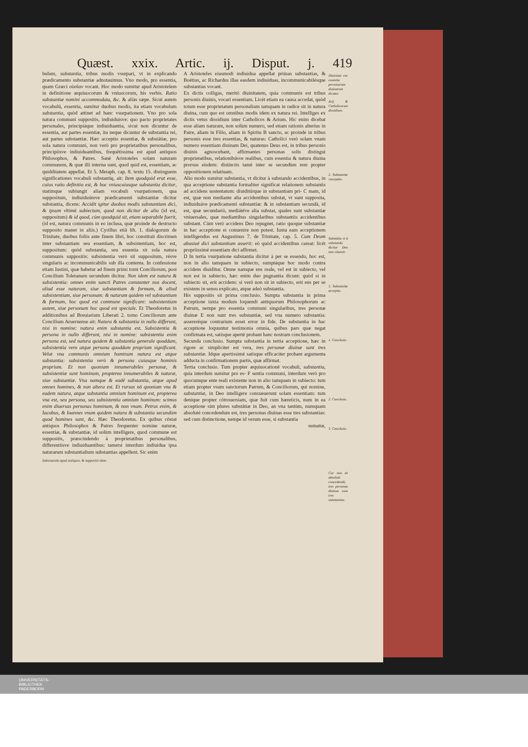Quæst. xxix. Artic. ij. Disput. j. 419
bulum, substantia, tribus modis vsurpari, vt in explicando prædicamento substantiæ adnotauimus. Vno modo, pro essentia, quam Græci οὐσίαν vocant. Hoc modo sumitur apud Aristotelem in definitione æquiuocorum & vniuocorum, his verbis. Ratio substantiæ nomini accommodata, &c. & aliàs sæpe. Sicut autem vocabulū, essentia, sumitur duobus modis, ita etiam vocabulum substantia, quòd attinet ad hanc vsurpationem. Vno pro sola natura communi suppositis, indiuiduisve: quo pacto proprietates personales, principiáque indiuiduantia, sicut non dicuntur de essentia, aut partes essentiæ, ita neque dicuntur de substantia rei, aut partes substantiæ. Hæc acceptio essentiæ, & substātiæ, pro sola natura communi, non verò pro proprietatibus personalibus, principiisve indiuiduantibus, frequētissima est apud antiquos Philosophos, & Patres. Sanè Aristoteles solam naturam communem, & quæ illi interna sunt, quod quid est, essentiam, ac quidditatem appellat. Et 5. Metaph. cap. 8. textu 15. distinguens significationes vocabuli substantię, ait: Item quodquid erat esse, cuius ratio definitio est, & hoc vniuscuiusque substantia dicitur, statimque subiungit aliam vocabuli vsurpationem, qua suppositum, indiuiduúmve prædicamenti substantiæ dicitur substantia, dicens: Accidit igitur duobus modis substantiam dici, & ipsum vltimū subiectum, quod non dicitur de alio (id est, suppositum) & id quod, cùm quodquid sit, etiam separabile fuerit, (id est, natura communis in eo inclusa, quæ proinde de destructo supposito manet in aliis.) Cyrillus etiā lib. 1. dialogorum de Trinitate, duobus foliis ante finem libri, hoc constituit discrimen inter substantiam seu essentiam, & subsistentiam, hoc est, suppositum: quòd substantia, seu essentia sit sola natura communis suppositis: subsistentia verò sit suppositum, résve singularis ac incommunicabilis sub illa contenta. In confessione etiam Iustini, quæ habetur ad finem primi tomi Conciliorum, post Concilium Toletanum secundum dicitur. Non idem est natura & subsistentia: omnes enim sancti Patres constanter nos docent, aliud esse naturam, siue substantiam & formam, & aliud subsistentiam, siue personam: & naturam quidem vel substantiam & formam, hoc quod est commune significare: subsistentiam autem, siue personam hoc quod est speciale. Et Theodoretus in additionibus ad Breuiarium Liberati 2. tomo Conciliorum ante Concilium Aruernense ait: Natura & substantia in nullo differunt, nisi in nomine: natura enim substantia est. Subsistentia & persona in nullo differunt, nisi in nomine: subsistentia enim persona est, sed natura quidem & substantia generale quoddam, subsistentia vero atque persona quoddam proprium significant. Velut vna communis omnium hominum natura est atque substantia: subsistentia verò & persona cuiusque hominis proprium. Et non quoniam innumerabiles personæ, & subsistentiæ sunt hominum, propterea innumerabiles & naturæ, siue substantiæ. Vna namque & eadē substantia, atque apud omnes homines, & non altera est. Et rursus nō quoniam vna & eadem natura, atque substantia omnium hominum est, propterea vna est, seu persona, seu subsistentia omnium hominum: scimus enim diuersas personas hominum, & non vnam. Petrus enim, & Iacobus, & Ioannes vnum quidem natura & substantia secundùm quod homines sunt, &c. Hæc Theodoretus. Ex quibus cōstat antiquos Philosophos & Patres frequenter nomine naturæ, essentiæ, & substantiæ, id solùm intelligere, quod commune est suppositis, præscindendo à proprietatibus personalibus, differentiisve indiuiduantibus: tametsi interdum indiuidua ipsa naturarum substantialium substantias appellent. Sic enim
Subsistentia apud antiquos, & suppositū idem.
A Aristoteles eiusmodi indiuidua appellat primas substantias, & Boëtius, ac Richardus illas easdem indiuiduas, incommunicabilésque substantias vocant.
Ex dictis colligas, meritò diuinitatem, quia communis est tribus personis diuinis, vocari essentiam. Licèt etiam ea causa accedat, quòd totum esse proprietatum personalium tamquam in radice sit in natura diuina, cum quo est omnibus modis idem ex natura rei. Intelliges ex dictis vetus dissidium inter Catholicos & Arium. Hic enim dicebat esse aliam naturam, non solùm numero, sed etiam rationis alterius in Patre, aliam in Filio, aliam in Spiritu B sancto, ac proinde in tribus personis esse tres essentias, & naturas: Catholici verò solam vnam numero essentiam diuinam Dei, quatenus Deus est, in tribus personis diuinis agnoscebant, affirmantes personas solis distingui proprietatibus, relationibúsve realibus, cum essentia & natura diuina prorsus eisdem: distinctis tamē inter se secundùm rem propter oppositionem relatiuam.
Alio modo sumitur substantia, vt dicitur à substando accidentibus, in qua acceptione substantia formaliter significat relationem substantis ad accidens sustentatum: diuiditúrque in substantiam pri- C mam, id est, quæ non mediante alia accidentibus substat, vt sunt supposita, indiuiduáve prædicamenti substantiæ: & in substantiam secundā, id est, quæ secundariò, mediátéve alia substat, quales sunt substantiæ vniuersales, quæ mediantibus singularibus substantiis accidentibus substant. Cùm verò accidens Deo repugnet, ratio quoque substantiæ in hac acceptione ei conuenire non potest. Iuxta eam acceptionem intelligendus est Augustinus 7. de Trinitate, cap. 5. Cum Deum abusiuè dici substantiam asserit: eò quòd accidentibus careat: licèt propriissimè essentiam dici affirmet.
D In tertia vsurpatione substantia dicitur à per se essendo, hoc est, non in alio tamquam in subiecto, sumptáque hoc modo contra accidens diuiditur. Omne namque ens reale, vel est in subiecto, vel non est in subiecto, hæc enim duo pugnantia dicunt: quòd si in subiecto sit, erit accidens: si verò non sit in subiecto, erit ens per se existens in sensu explicato, atque adeò substantia.
His suppositis sit prima conclusio. Sumpta substantia in prima acceptione iuxta modum loquendi antiquorum Philosophorum ac Patrum, nempe pro essentia communi singularibus, tres personæ diuinæ E non sunt tres substantiæ, sed vna numero substantia: assereréque contrarium esset error in fide. De substantia in hac acceptione loquuntur testimonia omnia, quibus pars quæ negat confirmata est, satísque apertè probant hanc nostram conclusionem.
Secunda conclusio. Sumpta substantia in tertia acceptione, hæc in rigore ac simpliciter est vera, tres personæ diuinæ sunt tres substantiæ. Idque apertissimè satísque efficaciter probant argumenta adducta in confirmationem partis, quæ affirmat.
Tertia conclusio. Tum propter æquiuocationē vocabuli, substantia, quia interdum sumitur pro es- F sentia communi, interdum verò pro quocumque ente reali existente non in alio tamquam in subiecto: tum etiam propter vsum sanctorum Patrum, & Conciliorum, qui nomine, substantiæ, in Deo intelligere consueuerunt solam essentiam: tum denique propter cōtrouersiam, quæ fuit cum hæreticis, num in ea acceptione sint plures substātiæ in Deo, an vna tantùm, numquam absolutè concedendum est, tres personas diuinas esse tres substantias: sed cum distinctione, nempe id verum esse, si substantia
sumatur,
Diuinitas cur essentia personarum diuinarum dicatur.
Arij & Catholicorum dissidium.
2. Substantiæ vsurpatio.
Substātia vt à substando dicitur Deo non cōuenit.
3. Substantiæ acceptio.
1. Conclusio.
2. Conclusio.
3. Conclusio.
Cur non sit absolutè concedendū, tres personas diuinas esse tres substantias.
UNIVERSITÄTS-
BIBLIOTHEK
PADERBORN